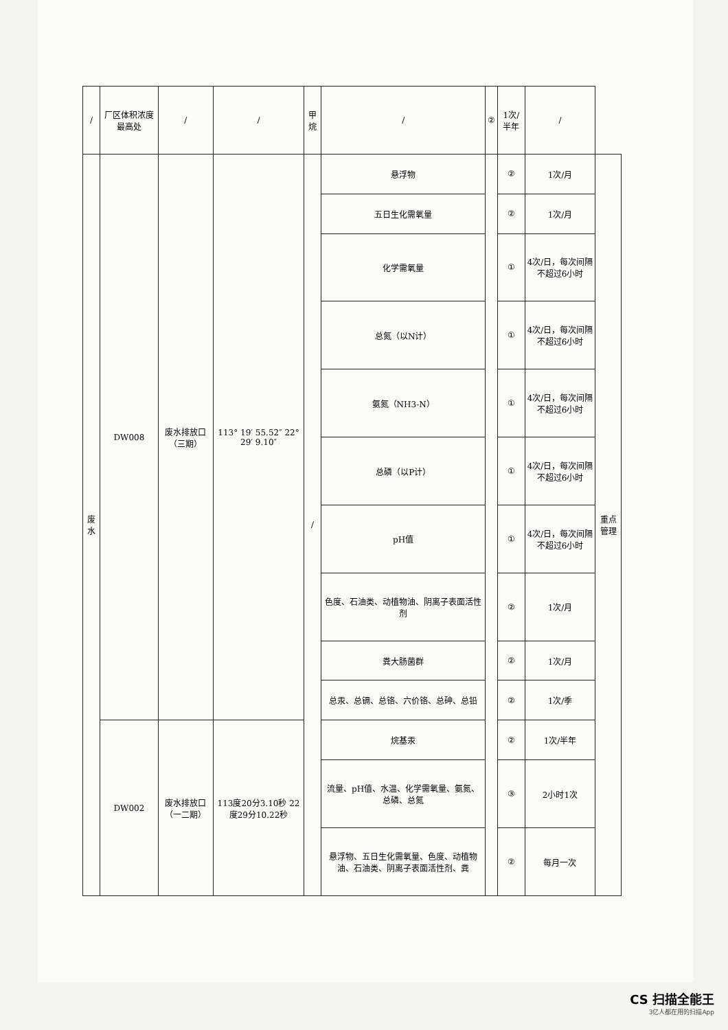| / | 厂区体积浓度最高处 | / | / | 甲烷 | / | ② | 1次/半年 | / | |
| 废水 | DW008 | 废水排放口（三期） | 113° 19′ 55.52″ 22° 29′ 9.10″ | / | 悬浮物 | | ② | 1次/月 | 重点管理 |
| | | | | | 五日生化需氧量 | | ② | 1次/月 | |
| | | | | | 化学需氧量 | | ① | 4次/日，每次间隔不超过6小时 | |
| | | | | | 总氮（以N计） | | ① | 4次/日，每次间隔不超过6小时 | |
| | | | | | 氨氮（NH3-N） | | ① | 4次/日，每次间隔不超过6小时 | |
| | | | | | 总磷（以P计） | | ① | 4次/日，每次间隔不超过6小时 | |
| | | | | | pH值 | | ① | 4次/日，每次间隔不超过6小时 | |
| | | | | | 色度、石油类、动植物油、阴离子表面活性剂 | | ② | 1次/月 | |
| | | | | | 粪大肠菌群 | | ② | 1次/月 | |
| | | | | | 总汞、总镉、总铬、六价铬、总砷、总铅 | | ② | 1次/季 | |
| | DW002 | 废水排放口（一二期） | 113度20分3.10秒 22度29分10.22秒 | | 烷基汞 | | ② | 1次/半年 | |
| | | | | | 流量、pH值、水温、化学需氧量、氨氮、总磷、总氮 | | ③ | 2小时1次 | |
| | | | | | 悬浮物、五日生化需氧量、色度、动植物油、石油类、阴离子表面活性剂、粪 | | ② | 每月一次 | |
CS 扫描全能王
3亿人都在用的扫描App